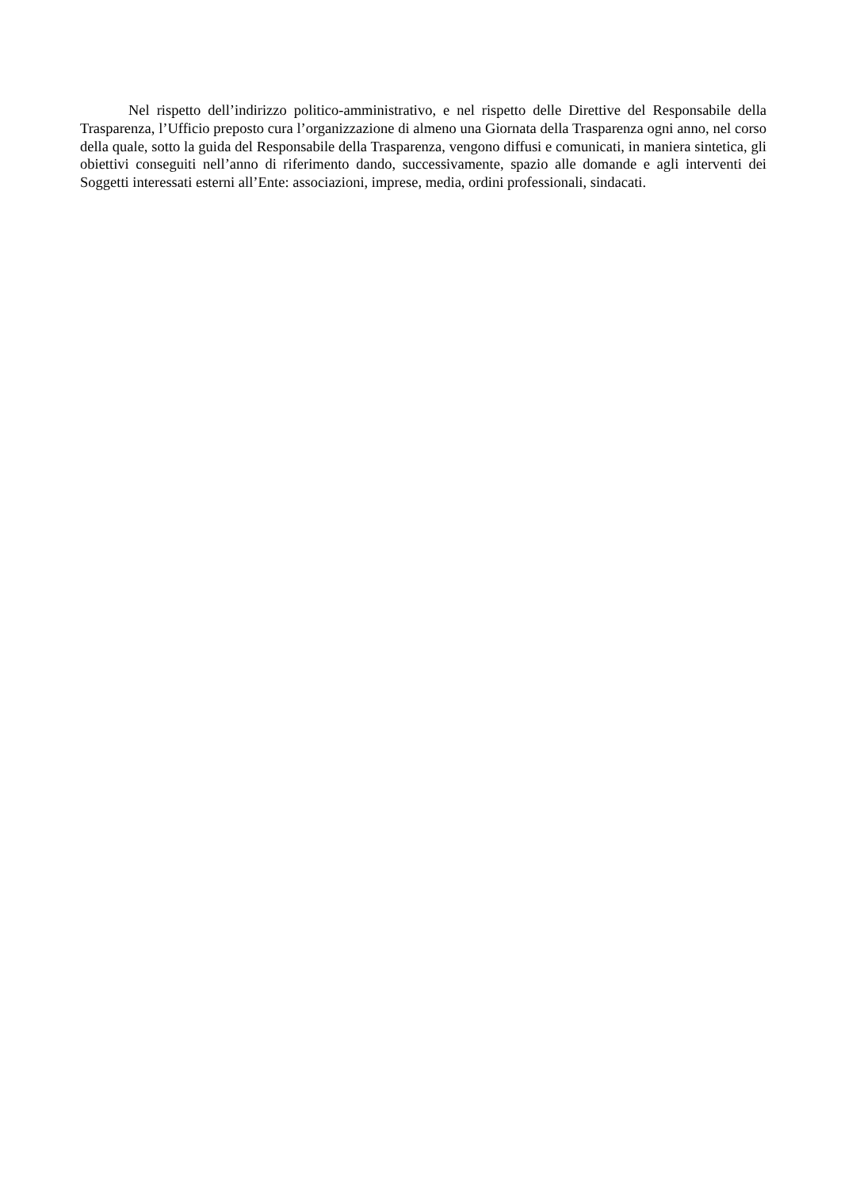Nel rispetto dell’indirizzo politico-amministrativo, e nel rispetto delle Direttive del Responsabile della Trasparenza, l’Ufficio preposto cura l’organizzazione di almeno una Giornata della Trasparenza ogni anno, nel corso della quale, sotto la guida del Responsabile della Trasparenza, vengono diffusi e comunicati, in maniera sintetica, gli obiettivi conseguiti nell’anno di riferimento dando, successivamente, spazio alle domande e agli interventi dei Soggetti interessati esterni all’Ente: associazioni, imprese, media, ordini professionali, sindacati.